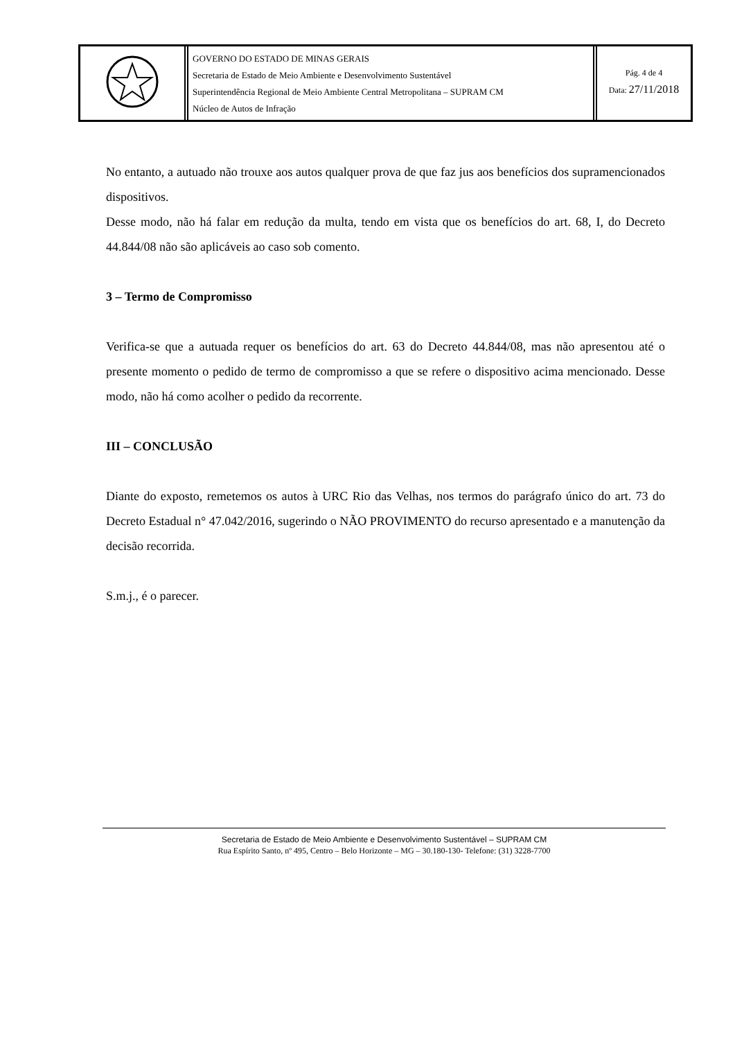GOVERNO DO ESTADO DE MINAS GERAIS
Secretaria de Estado de Meio Ambiente e Desenvolvimento Sustentável
Superintendência Regional de Meio Ambiente Central Metropolitana – SUPRAM CM
Núcleo de Autos de Infração
Pág. 4 de 4
Data: 27/11/2018
No entanto, a autuado não trouxe aos autos qualquer prova de que faz jus aos benefícios dos supramencionados dispositivos.
Desse modo, não há falar em redução da multa, tendo em vista que os benefícios do art. 68, I, do Decreto 44.844/08 não são aplicáveis ao caso sob comento.
3 – Termo de Compromisso
Verifica-se que a autuada requer os benefícios do art. 63 do Decreto 44.844/08, mas não apresentou até o presente momento o pedido de termo de compromisso a que se refere o dispositivo acima mencionado. Desse modo, não há como acolher o pedido da recorrente.
III – CONCLUSÃO
Diante do exposto, remetemos os autos à URC Rio das Velhas, nos termos do parágrafo único do art. 73 do Decreto Estadual n° 47.042/2016, sugerindo o NÃO PROVIMENTO do recurso apresentado e a manutenção da decisão recorrida.
S.m.j., é o parecer.
Secretaria de Estado de Meio Ambiente e Desenvolvimento Sustentável – SUPRAM CM
Rua Espírito Santo, nº 495, Centro – Belo Horizonte – MG – 30.180-130- Telefone: (31) 3228-7700